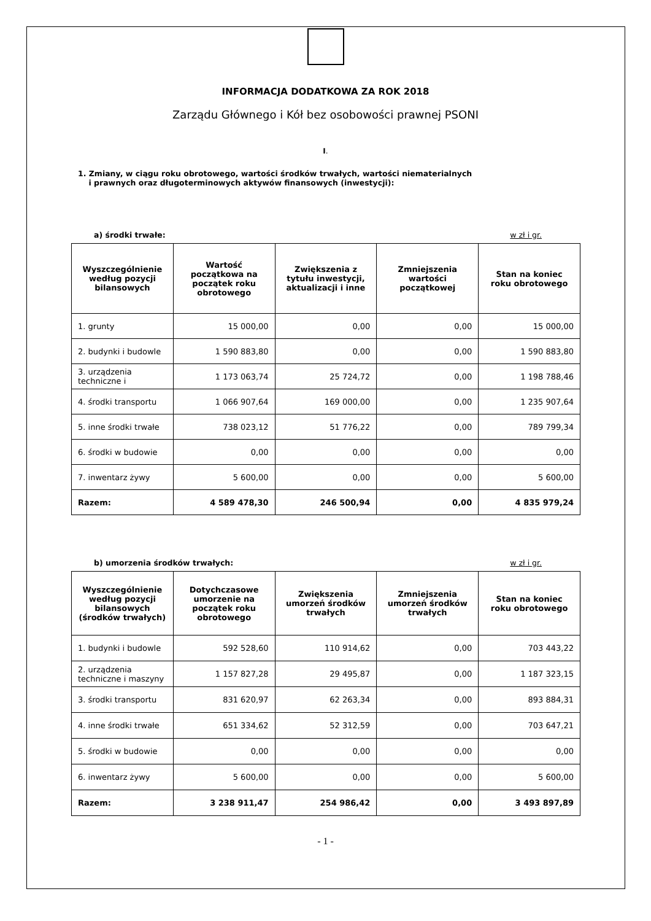INFORMACJA DODATKOWA ZA ROK 2018
Zarządu Głównego i Kół bez osobowości prawnej PSONI
I.
1. Zmiany, w ciągu roku obrotowego, wartości środków trwałych, wartości niematerialnych
i prawnych oraz długoterminowych aktywów finansowych (inwestycji):
a) środki trwałe: w zł i gr.
| Wyszczególnienie według pozycji bilansowych | Wartość początkowa na początek roku obrotowego | Zwiększenia z tytułu inwestycji, aktualizacji i inne | Zmniejszenia wartości początkowej | Stan na koniec roku obrotowego |
| --- | --- | --- | --- | --- |
| 1. grunty | 15 000,00 | 0,00 | 0,00 | 15 000,00 |
| 2. budynki i budowle | 1 590 883,80 | 0,00 | 0,00 | 1 590 883,80 |
| 3. urządzenia techniczne i | 1 173 063,74 | 25 724,72 | 0,00 | 1 198 788,46 |
| 4. środki transportu | 1 066 907,64 | 169 000,00 | 0,00 | 1 235 907,64 |
| 5. inne środki trwałe | 738 023,12 | 51 776,22 | 0,00 | 789 799,34 |
| 6. środki w budowie | 0,00 | 0,00 | 0,00 | 0,00 |
| 7. inwentarz żywy | 5 600,00 | 0,00 | 0,00 | 5 600,00 |
| Razem: | 4 589 478,30 | 246 500,94 | 0,00 | 4 835 979,24 |
b) umorzenia środków trwałych: w zł i gr.
| Wyszczególnienie według pozycji bilansowych (środków trwałych) | Dotychczasowe umorzenie na początek roku obrotowego | Zwiększenia umorzeń środków trwałych | Zmniejszenia umorzeń środków trwałych | Stan na koniec roku obrotowego |
| --- | --- | --- | --- | --- |
| 1. budynki i budowle | 592 528,60 | 110 914,62 | 0,00 | 703 443,22 |
| 2. urządzenia techniczne i maszyny | 1 157 827,28 | 29 495,87 | 0,00 | 1 187 323,15 |
| 3. środki transportu | 831 620,97 | 62 263,34 | 0,00 | 893 884,31 |
| 4. inne środki trwałe | 651 334,62 | 52 312,59 | 0,00 | 703 647,21 |
| 5. środki w budowie | 0,00 | 0,00 | 0,00 | 0,00 |
| 6. inwentarz żywy | 5 600,00 | 0,00 | 0,00 | 5 600,00 |
| Razem: | 3 238 911,47 | 254 986,42 | 0,00 | 3 493 897,89 |
- 1 -